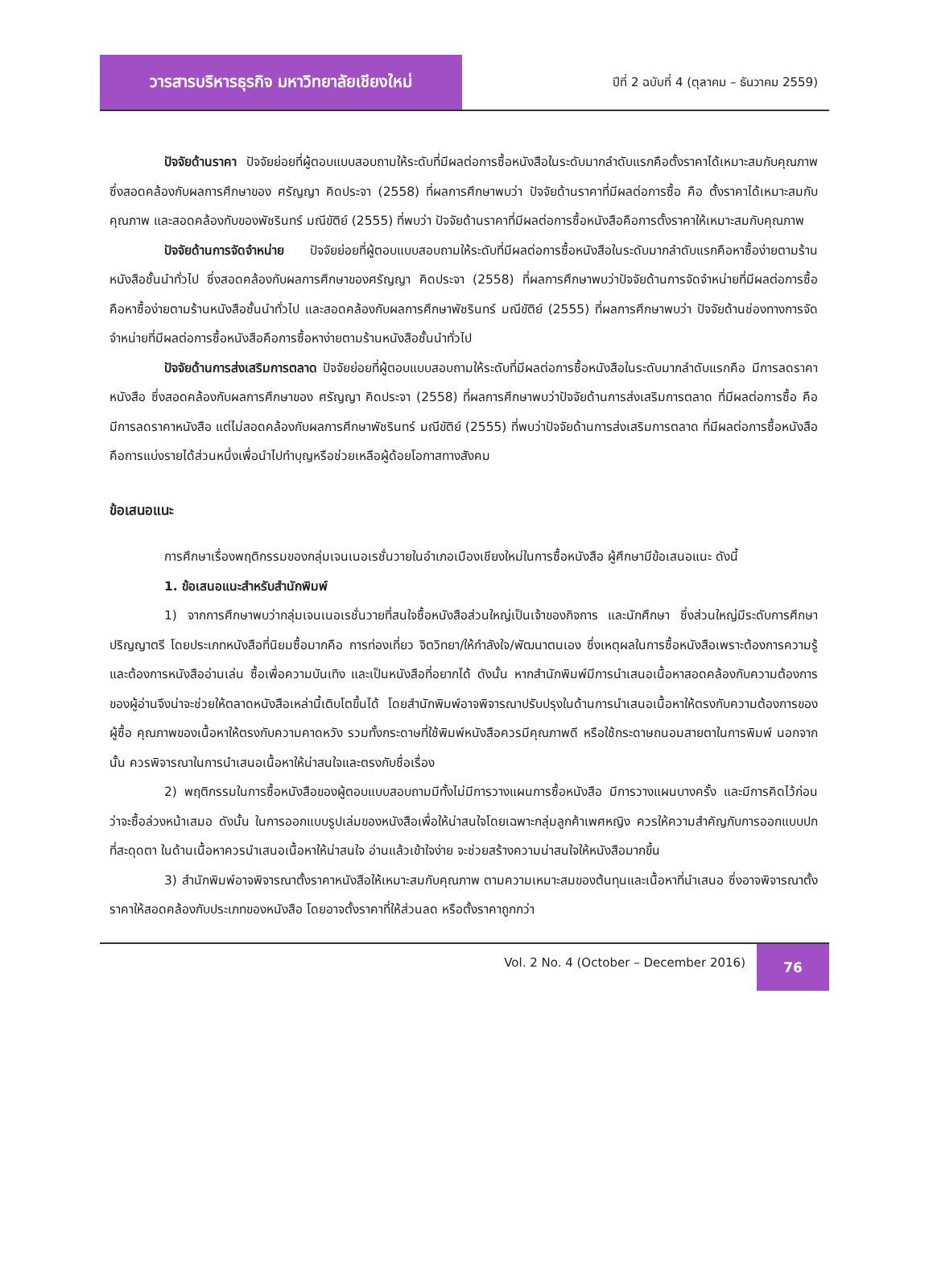วารสารบริหารธุรกิจ มหาวิทยาลัยเชียงใหม่
ปีที่ 2 ฉบับที่ 4 (ตุลาคม – ธันวาคม 2559)
ปัจจัยด้านราคา ปัจจัยย่อยที่ผู้ตอบแบบสอบถามให้ระดับที่มีผลต่อการซื้อหนังสือในระดับมากลำดับแรกคือตั้งราคาได้เหมาะสมกับคุณภาพ ซึ่งสอดคล้องกับผลการศึกษาของ ศรัญญา คิดประจา (2558) ที่ผลการศึกษาพบว่า ปัจจัยด้านราคาที่มีผลต่อการซื้อ คือ ตั้งราคาได้เหมาะสมกับคุณภาพ และสอดคล้องกับของพัชรินทร์ มณีขัติย์ (2555) ที่พบว่า ปัจจัยด้านราคาที่มีผลต่อการซื้อหนังสือคือการตั้งราคาให้เหมาะสมกับคุณภาพ
ปัจจัยด้านการจัดจำหน่าย ปัจจัยย่อยที่ผู้ตอบแบบสอบถามให้ระดับที่มีผลต่อการซื้อหนังสือในระดับมากลำดับแรกคือหาซื้อง่ายตามร้านหนังสือชั้นนำทั่วไป ซึ่งสอดคล้องกับผลการศึกษาของศรัญญา คิดประจา (2558) ที่ผลการศึกษาพบว่าปัจจัยด้านการจัดจำหน่ายที่มีผลต่อการซื้อ คือหาซื้อง่ายตามร้านหนังสือชั้นนำทั่วไป และสอดคล้องกับผลการศึกษาพัชรินทร์ มณีขัติย์ (2555) ที่ผลการศึกษาพบว่า ปัจจัยด้านช่องทางการจัดจำหน่ายที่มีผลต่อการซื้อหนังสือคือการซื้อหาง่ายตามร้านหนังสือชั้นนำทั่วไป
ปัจจัยด้านการส่งเสริมการตลาด ปัจจัยย่อยที่ผู้ตอบแบบสอบถามให้ระดับที่มีผลต่อการซื้อหนังสือในระดับมากลำดับแรกคือ มีการลดราคาหนังสือ ซึ่งสอดคล้องกับผลการศึกษาของ ศรัญญา คิดประจา (2558) ที่ผลการศึกษาพบว่าปัจจัยด้านการส่งเสริมการตลาด ที่มีผลต่อการซื้อ คือ มีการลดราคาหนังสือ แต่ไม่สอดคล้องกับผลการศึกษาพัชรินทร์ มณีขัติย์ (2555) ที่พบว่าปัจจัยด้านการส่งเสริมการตลาด ที่มีผลต่อการซื้อหนังสือคือการแบ่งรายได้ส่วนหนึ่งเพื่อนำไปทำบุญหรือช่วยเหลือผู้ด้อยโอกาสทางสังคม
ข้อเสนอแนะ
การศึกษาเรื่องพฤติกรรมของกลุ่มเจนเนอเรชั่นวายในอำเภอเมืองเชียงใหม่ในการซื้อหนังสือ ผู้ศึกษามีข้อเสนอแนะ ดังนี้
1. ข้อเสนอแนะสำหรับสำนักพิมพ์
1) จากการศึกษาพบว่ากลุ่มเจนเนอเรชั่นวายที่สนใจซื้อหนังสือส่วนใหญ่เป็นเจ้าของกิจการ และนักศึกษา ซึ่งส่วนใหญ่มีระดับการศึกษาปริญญาตรี โดยประเภทหนังสือที่นิยมซื้อมากคือ การท่องเที่ยว จิตวิทยา/ให้กำลังใจ/พัฒนาตนเอง ซึ่งเหตุผลในการซื้อหนังสือเพราะต้องการความรู้ และต้องการหนังสืออ่านเล่น ซื้อเพื่อความบันเทิง และเป็นหนังสือที่อยากได้ ดังนั้น หากสำนักพิมพ์มีการนำเสนอเนื้อหาสอดคล้องกับความต้องการของผู้อ่านจึงน่าจะช่วยให้ตลาดหนังสือเหล่านี้เติบโตขึ้นได้ โดยสำนักพิมพ์อาจพิจารณาปรับปรุงในด้านการนำเสนอเนื้อหาให้ตรงกับความต้องการของผู้ซื้อ คุณภาพของเนื้อหาให้ตรงกับความคาดหวัง รวมทั้งกระดาษที่ใช้พิมพ์หนังสือควรมีคุณภาพดี หรือใช้กระดาษถนอมสายตาในการพิมพ์ นอกจากนั้น ควรพิจารณาในการนำเสนอเนื้อหาให้น่าสนใจและตรงกับชื่อเรื่อง
2) พฤติกรรมในการซื้อหนังสือของผู้ตอบแบบสอบถามมีทั้งไม่มีการวางแผนการซื้อหนังสือ มีการวางแผนบางครั้ง และมีการคิดไว้ก่อนว่าจะซื้อล่วงหน้าเสมอ ดังนั้น ในการออกแบบรูปเล่มของหนังสือเพื่อให้น่าสนใจโดยเฉพาะกลุ่มลูกค้าเพศหญิง ควรให้ความสำคัญกับการออกแบบปกที่สะดุดตา ในด้านเนื้อหาควรนำเสนอเนื้อหาให้น่าสนใจ อ่านแล้วเข้าใจง่าย จะช่วยสร้างความน่าสนใจให้หนังสือมากขึ้น
3) สำนักพิมพ์อาจพิจารณาตั้งราคาหนังสือให้เหมาะสมกับคุณภาพ ตามความเหมาะสมของต้นทุนและเนื้อหาที่นำเสนอ ซึ่งอาจพิจารณาตั้งราคาให้สอดคล้องกับประเภทของหนังสือ โดยอาจตั้งราคาที่ให้ส่วนลด หรือตั้งราคาถูกกว่า
Vol. 2 No. 4 (October – December 2016)
76